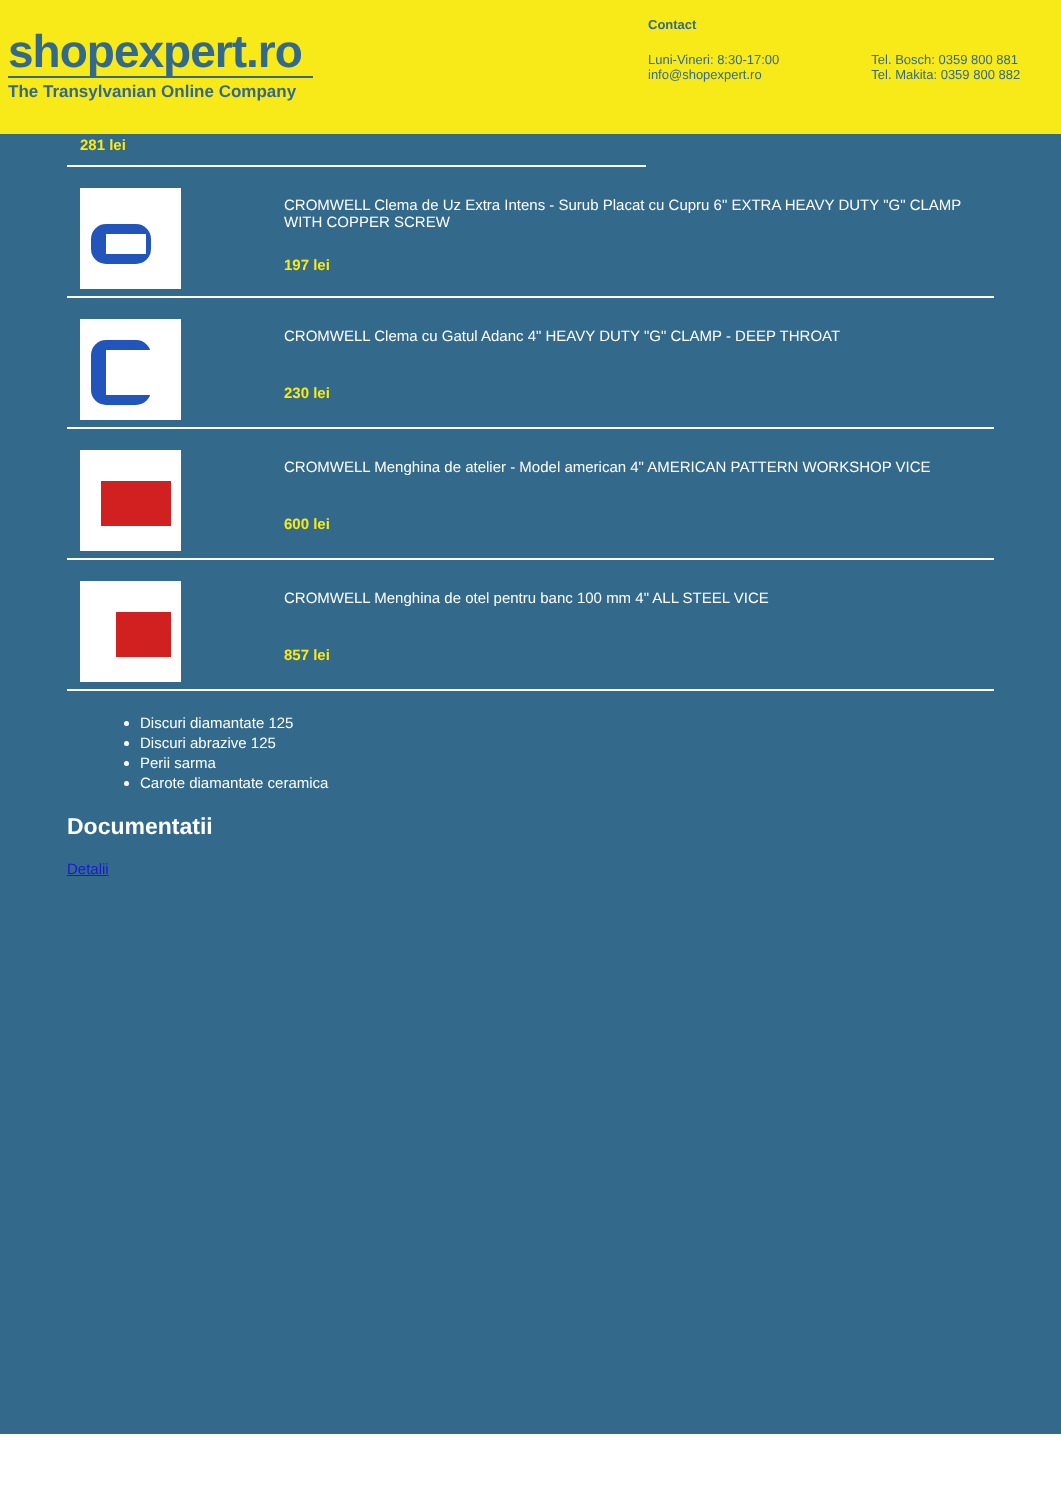shopexpert.ro
The Transylvanian Online Company
Contact
Luni-Vineri: 8:30-17:00
info@shopexpert.ro
Tel. Bosch: 0359 800 881
Tel. Makita: 0359 800 882
281 lei
CROMWELL Clema de Uz Extra Intens - Surub Placat cu Cupru 6" EXTRA HEAVY DUTY "G" CLAMP WITH COPPER SCREW
197 lei
CROMWELL Clema cu Gatul Adanc 4" HEAVY DUTY "G" CLAMP - DEEP THROAT
230 lei
CROMWELL Menghina de atelier - Model american 4" AMERICAN PATTERN WORKSHOP VICE
600 lei
CROMWELL Menghina de otel pentru banc 100 mm 4" ALL STEEL VICE
857 lei
Discuri diamantate 125
Discuri abrazive 125
Perii sarma
Carote diamantate ceramica
Documentatii
Detalii